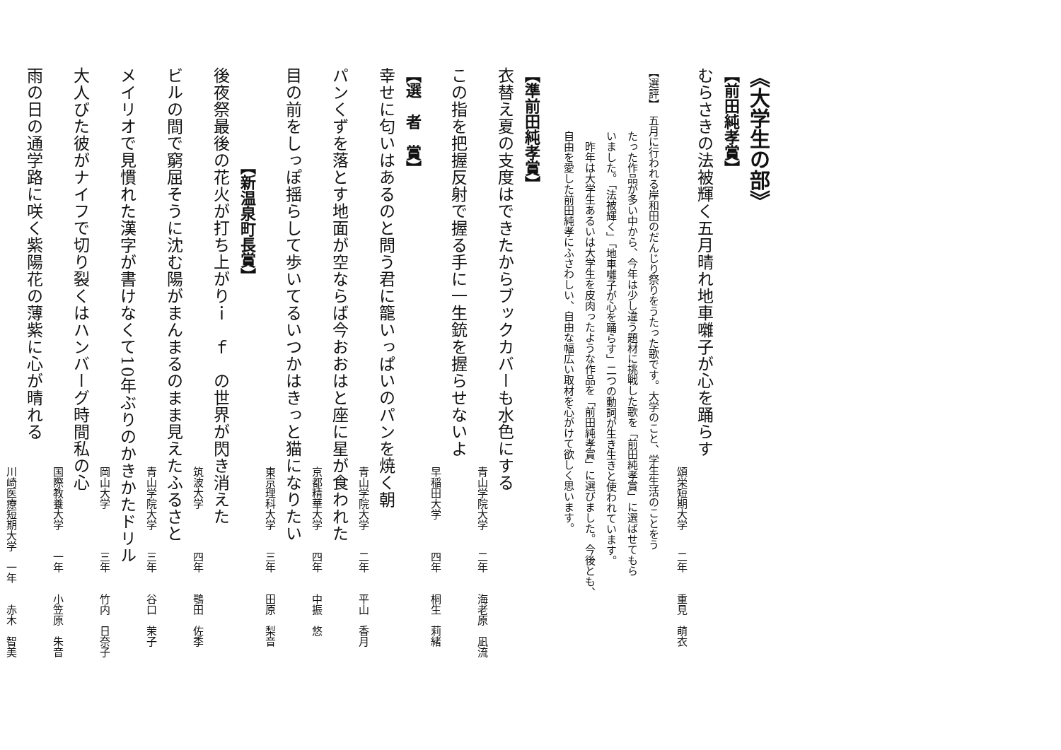《大学生の部》
【前田純孝賞】
むらさきの法被輝く五月晴れ地車囃子が心を踊らす
頌栄短期大学　　二年　　重見　萌衣
【選評】　五月に行われる岸和田のだんじり祭りをうたった歌です。大学のこと、学生生活のことをう
たった作品が多い中から、今年は少し違う題材に挑戦した歌を「前田純孝賞」に選ばせてもら
いました。「法被輝く」「地車囃子が心を踊らす」二つの動詞が生き生きと使われています。
昨年は大学生あるいは大学生を皮肉ったような作品を「前田純孝賞」に選びました。今後とも、
自由を愛した前田純孝にふさわしい、自由な幅広い取材を心がけて欲しく思います。
【準前田純孝賞】
衣替え夏の支度はできたからブックカバーも水色にする
青山学院大学　　二年　　海老原　凪流
この指を把握反射で握る手に一生銃を握らせないよ
早稲田大学　　　四年　　桐生　莉緒
【選　者　賞】
幸せに匂いはあるのと問う君に籠いっぱいのパンを焼く朝
青山学院大学　　二年　　平山　香月
パンくずを落とす地面が空ならば今おおはと座に星が食われた
京都精華大学　　四年　　中振　悠
目の前をしっぽ揺らして歩いてるいつかはきっと猫になりたい
東京理科大学　　三年　　田原　梨音
【新温泉町長賞】
後夜祭最後の花火が打ち上がりｉ　ｆ　の世界が閃き消えた
筑波大学　　　　四年　　鶚田　佐季
ビルの間で窮屈そうに沈む陽がまんまるのまま見えたふるさと
青山学院大学　　三年　　谷口　茉子
メイリオで見慣れた漢字が書けなくて10年ぶりのかきかたドリル
岡山大学　　　　三年　　竹内　日奈子
大人びた彼がナイフで切り裂くはハンバーグ時間私の心
国際教養大学　　一年　　小笠原　朱音
雨の日の通学路に咲く紫陽花の薄紫に心が晴れる
川崎医療短期大学　一年　　赤木　智美